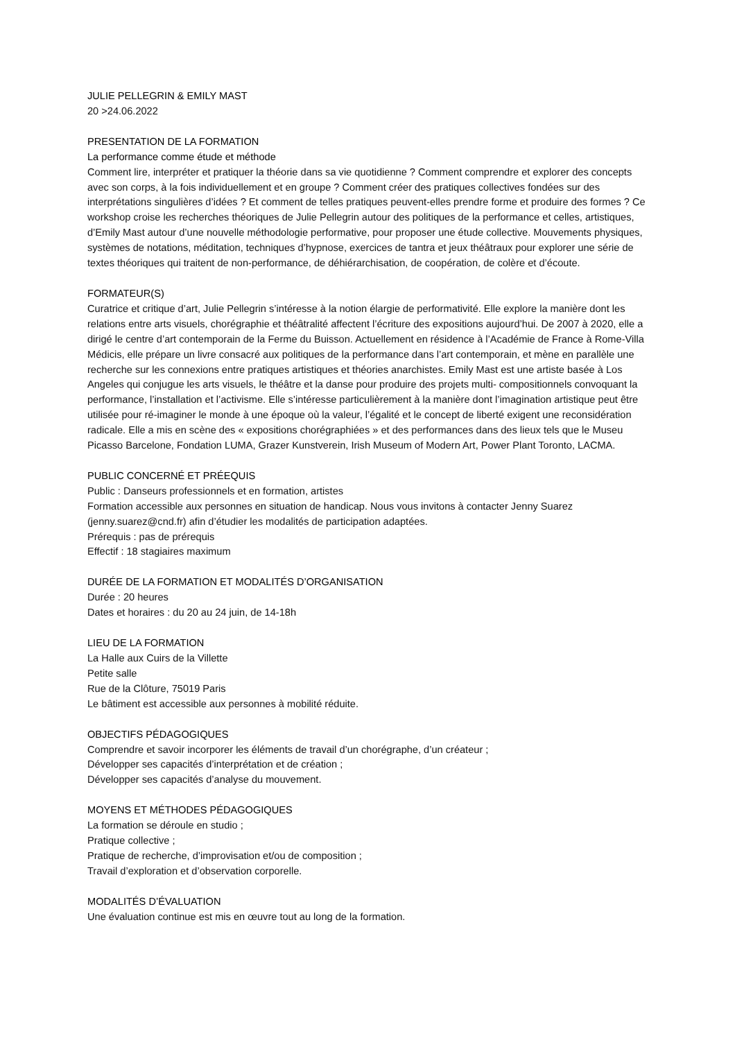JULIE PELLEGRIN & EMILY MAST
20 >24.06.2022
PRESENTATION DE LA FORMATION
La performance comme étude et méthode
Comment lire, interpréter et pratiquer la théorie dans sa vie quotidienne ? Comment comprendre et explorer des concepts avec son corps, à la fois individuellement et en groupe ? Comment créer des pratiques collectives fondées sur des interprétations singulières d’idées ? Et comment de telles pratiques peuvent-elles prendre forme et produire des formes ? Ce workshop croise les recherches théoriques de Julie Pellegrin autour des politiques de la performance et celles, artistiques, d’Emily Mast autour d’une nouvelle méthodologie performative, pour proposer une étude collective. Mouvements physiques, systèmes de notations, méditation, techniques d’hypnose, exercices de tantra et jeux théâtraux pour explorer une série de textes théoriques qui traitent de non-performance, de déhiérarchisation, de coopération, de colère et d’écoute.
FORMATEUR(S)
Curatrice et critique d’art, Julie Pellegrin s’intéresse à la notion élargie de performativité. Elle explore la manière dont les relations entre arts visuels, chorégraphie et théâtralité affectent l’écriture des expositions aujourd’hui. De 2007 à 2020, elle a dirigé le centre d’art contemporain de la Ferme du Buisson. Actuellement en résidence à l’Académie de France à Rome-Villa Médicis, elle prépare un livre consacré aux politiques de la performance dans l’art contemporain, et mène en parallèle une recherche sur les connexions entre pratiques artistiques et théories anarchistes. Emily Mast est une artiste basée à Los Angeles qui conjugue les arts visuels, le théâtre et la danse pour produire des projets multi- compositionnels convoquant la performance, l’installation et l’activisme. Elle s’intéresse particulièrement à la manière dont l’imagination artistique peut être utilisée pour ré-imaginer le monde à une époque où la valeur, l’égalité et le concept de liberté exigent une reconsidération radicale. Elle a mis en scène des « expositions chorégraphiées » et des performances dans des lieux tels que le Museu Picasso Barcelone, Fondation LUMA, Grazer Kunstverein, Irish Museum of Modern Art, Power Plant Toronto, LACMA.
PUBLIC CONCERNÉ ET PRÉEQUIS
Public : Danseurs professionnels et en formation, artistes
Formation accessible aux personnes en situation de handicap. Nous vous invitons à contacter Jenny Suarez (jenny.suarez@cnd.fr) afin d’étudier les modalités de participation adaptées.
Prérequis : pas de prérequis
Effectif : 18 stagiaires maximum
DURÉE DE LA FORMATION ET MODALITÉS D’ORGANISATION
Durée : 20 heures
Dates et horaires : du 20 au 24 juin, de 14-18h
LIEU DE LA FORMATION
La Halle aux Cuirs de la Villette
Petite salle
Rue de la Clôture, 75019 Paris
Le bâtiment est accessible aux personnes à mobilité réduite.
OBJECTIFS PÉDAGOGIQUES
Comprendre et savoir incorporer les éléments de travail d’un chorégraphe, d’un créateur ;
Développer ses capacités d’interprétation et de création ;
Développer ses capacités d’analyse du mouvement.
MOYENS ET MÉTHODES PÉDAGOGIQUES
La formation se déroule en studio ;
Pratique collective ;
Pratique de recherche, d’improvisation et/ou de composition ;
Travail d’exploration et d’observation corporelle.
MODALITÉS D’ÉVALUATION
Une évaluation continue est mis en œuvre tout au long de la formation.